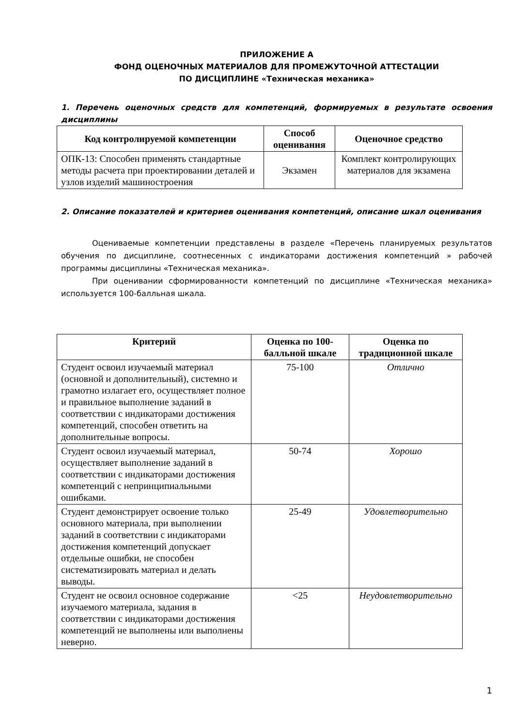ПРИЛОЖЕНИЕ А
ФОНД ОЦЕНОЧНЫХ МАТЕРИАЛОВ ДЛЯ ПРОМЕЖУТОЧНОЙ АТТЕСТАЦИИ
ПО ДИСЦИПЛИНЕ «Техническая механика»
1. Перечень оценочных средств для компетенций, формируемых в результате освоения дисциплины
| Код контролируемой компетенции | Способ оценивания | Оценочное средство |
| --- | --- | --- |
| ОПК-13: Способен применять стандартные методы расчета при проектировании деталей и узлов изделий машиностроения | Экзамен | Комплект контролирующих материалов для экзамена |
2. Описание показателей и критериев оценивания компетенций, описание шкал оценивания
Оцениваемые компетенции представлены в разделе «Перечень планируемых результатов обучения по дисциплине, соотнесенных с индикаторами достижения компетенций » рабочей программы дисциплины «Техническая механика».
При оценивании сформированности компетенций по дисциплине «Техническая механика» используется 100-балльная шкала.
| Критерий | Оценка по 100-балльной шкале | Оценка по традиционной шкале |
| --- | --- | --- |
| Студент освоил изучаемый материал (основной и дополнительный), системно и грамотно излагает его, осуществляет полное и правильное выполнение заданий в соответствии с индикаторами достижения компетенций, способен ответить на дополнительные вопросы. | 75-100 | Отлично |
| Студент освоил изучаемый материал, осуществляет выполнение заданий в соответствии с индикаторами достижения компетенций с непринципиальными ошибками. | 50-74 | Хорошо |
| Студент демонстрирует освоение только основного материала, при выполнении заданий в соответствии с индикаторами достижения компетенций допускает отдельные ошибки, не способен систематизировать материал и делать выводы. | 25-49 | Удовлетворительно |
| Студент не освоил основное содержание изучаемого материала, задания в соответствии с индикаторами достижения компетенций не выполнены или выполнены неверно. | <25 | Неудовлетворительно |
1